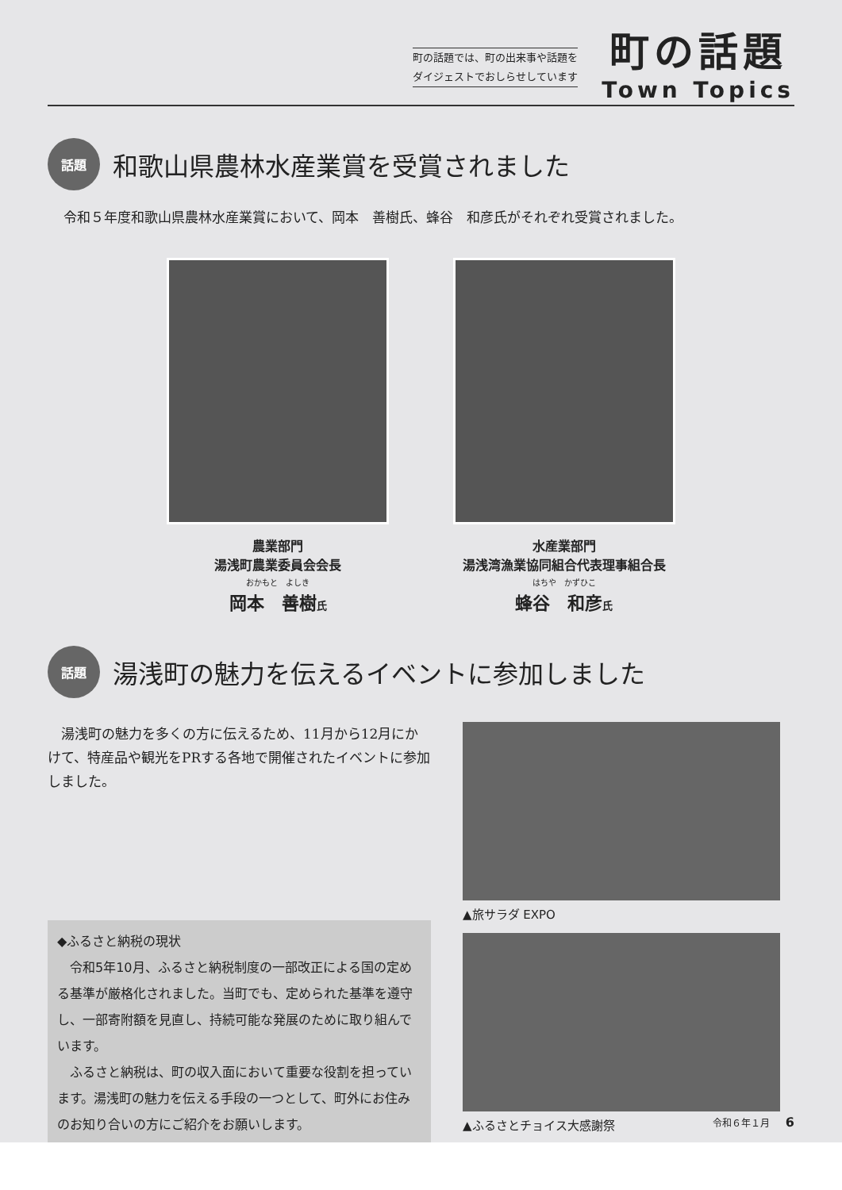町の話題では、町の出来事や話題を
ダイジェストでおしらせしています
町の話題
Town Topics
話題
和歌山県農林水産業賞を受賞されました
令和５年度和歌山県農林水産業賞において、岡本　善樹氏、蜂谷　和彦氏がそれぞれ受賞されました。
農業部門
湯浅町農業委員会会長
おかもと　よしき
岡本　善樹氏
水産業部門
湯浅湾漁業協同組合代表理事組合長
はちや　かずひこ
蜂谷　和彦氏
話題
湯浅町の魅力を伝えるイベントに参加しました
湯浅町の魅力を多くの方に伝えるため、11月から12月にかけて、特産品や観光をPRする各地で開催されたイベントに参加しました。
◆ふるさと納税の現状
令和5年10月、ふるさと納税制度の一部改正による国の定める基準が厳格化されました。当町でも、定められた基準を遵守し、一部寄附額を見直し、持続可能な発展のために取り組んでいます。
ふるさと納税は、町の収入面において重要な役割を担っています。湯浅町の魅力を伝える手段の一つとして、町外にお住みのお知り合いの方にご紹介をお願いします。
▲旅サラダ EXPO
▲ふるさとチョイス大感謝祭
令和６年１月 6